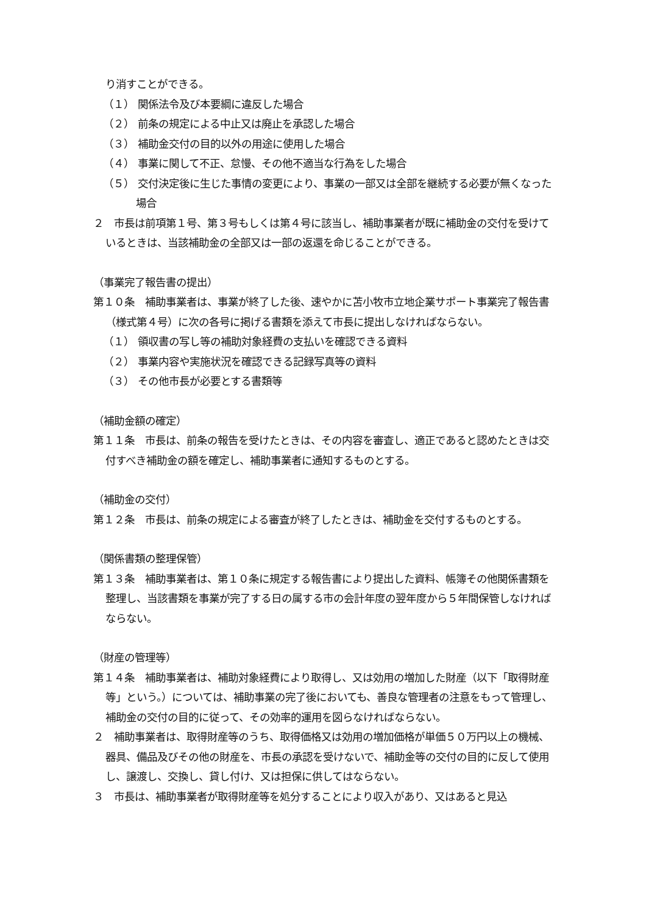り消すことができる。
（１） 関係法令及び本要綱に違反した場合
（２） 前条の規定による中止又は廃止を承認した場合
（３） 補助金交付の目的以外の用途に使用した場合
（４） 事業に関して不正、怠慢、その他不適当な行為をした場合
（５） 交付決定後に生じた事情の変更により、事業の一部又は全部を継続する必要が無くなった場合
２　市長は前項第１号、第３号もしくは第４号に該当し、補助事業者が既に補助金の交付を受けているときは、当該補助金の全部又は一部の返還を命じることができる。
（事業完了報告書の提出）
第１０条　補助事業者は、事業が終了した後、速やかに苫小牧市立地企業サポート事業完了報告書（様式第４号）に次の各号に掲げる書類を添えて市長に提出しなければならない。
（１） 領収書の写し等の補助対象経費の支払いを確認できる資料
（２） 事業内容や実施状況を確認できる記録写真等の資料
（３） その他市長が必要とする書類等
（補助金額の確定）
第１１条　市長は、前条の報告を受けたときは、その内容を審査し、適正であると認めたときは交付すべき補助金の額を確定し、補助事業者に通知するものとする。
（補助金の交付）
第１２条　市長は、前条の規定による審査が終了したときは、補助金を交付するものとする。
（関係書類の整理保管）
第１３条　補助事業者は、第１０条に規定する報告書により提出した資料、帳簿その他関係書類を整理し、当該書類を事業が完了する日の属する市の会計年度の翌年度から５年間保管しなければならない。
（財産の管理等）
第１４条　補助事業者は、補助対象経費により取得し、又は効用の増加した財産（以下「取得財産等」という。）については、補助事業の完了後においても、善良な管理者の注意をもって管理し、補助金の交付の目的に従って、その効率的運用を図らなければならない。
２　補助事業者は、取得財産等のうち、取得価格又は効用の増加価格が単価５０万円以上の機械、器具、備品及びその他の財産を、市長の承認を受けないで、補助金等の交付の目的に反して使用し、譲渡し、交換し、貸し付け、又は担保に供してはならない。
３　市長は、補助事業者が取得財産等を処分することにより収入があり、又はあると見込